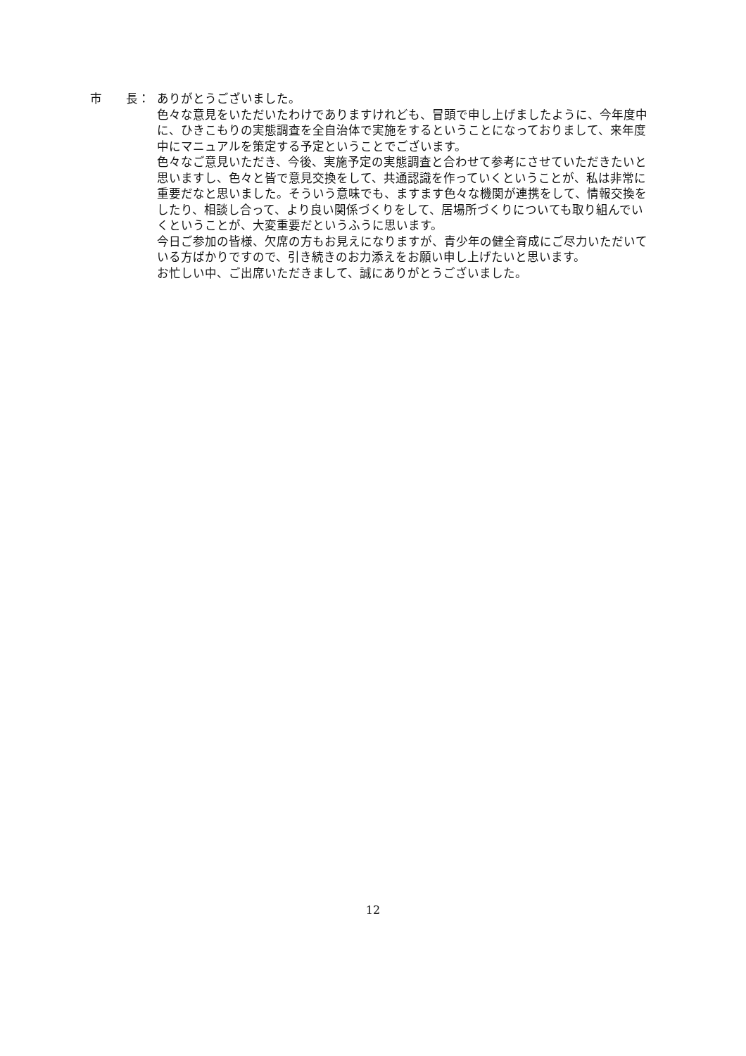市　　長： ありがとうございました。
色々な意見をいただいたわけでありますけれども、冒頭で申し上げましたように、今年度中に、ひきこもりの実態調査を全自治体で実施をするということになっておりまして、来年度中にマニュアルを策定する予定ということでございます。
色々なご意見いただき、今後、実施予定の実態調査と合わせて参考にさせていただきたいと思いますし、色々と皆で意見交換をして、共通認識を作っていくということが、私は非常に重要だなと思いました。そういう意味でも、ますます色々な機関が連携をして、情報交換をしたり、相談し合って、より良い関係づくりをして、居場所づくりについても取り組んでいくということが、大変重要だというふうに思います。
今日ご参加の皆様、欠席の方もお見えになりますが、青少年の健全育成にご尽力いただいている方ばかりですので、引き続きのお力添えをお願い申し上げたいと思います。
お忙しい中、ご出席いただきまして、誠にありがとうございました。
12